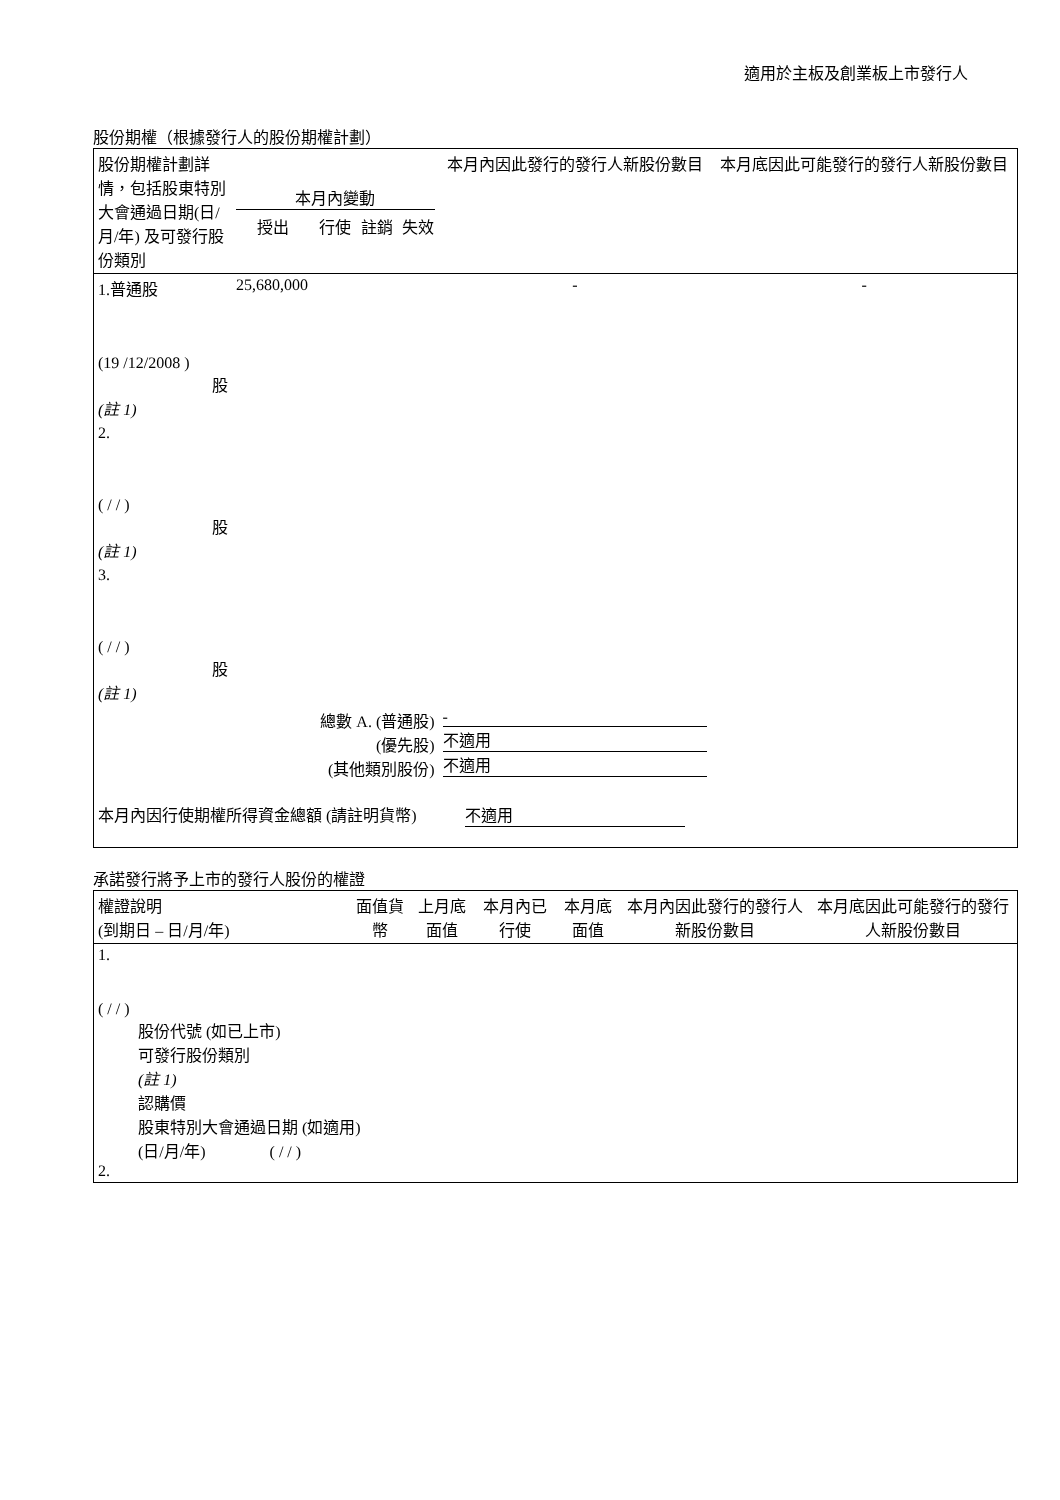適用於主板及創業板上市發行人
股份期權（根據發行人的股份期權計劃）
| 股份期權計劃詳情，包括股東特別大會通過日期(日/月/年) 及可發行股份類別 | 本月內變動 | | | | 本月內因此發行的發行人新股份數目 | 本月底因此可能發行的發行人新股份數目 |
| --- | --- | --- | --- | --- | --- | --- |
| | 授出 | 行使 | 註銷 | 失效 | | |
| 1.普通股 (19 /12/2008 ) 股 (註 1) | 25,680,000 | | | | - | - |
| 2. ( / / ) 股 (註 1) | | | | | | |
| 3. ( / / ) 股 (註 1) | | | | | | |
| 總數 A. (普通股) (優先股) (其他類別股份) | | | | | - 不適用 不適用 | |
| 本月內因行使期權所得資金總額 (請註明貨幣) 不適用 | | | | | | |
承諾發行將予上市的發行人股份的權證
| 權證說明 (到期日 – 日/月/年) | 面值貨幣 | 上月底面值 | 本月內已行使 | 本月底面值 | 本月內因此發行的發行人新股份數目 | 本月底因此可能發行的發行人新股份數目 |
| --- | --- | --- | --- | --- | --- | --- |
| 1. ( / / ) 股份代號 (如已上市) 可發行股份類別 (註 1) 認購價 股東特別大會通過日期 (如適用) (日/月/年) ( / / ) 2. | | | | | | |